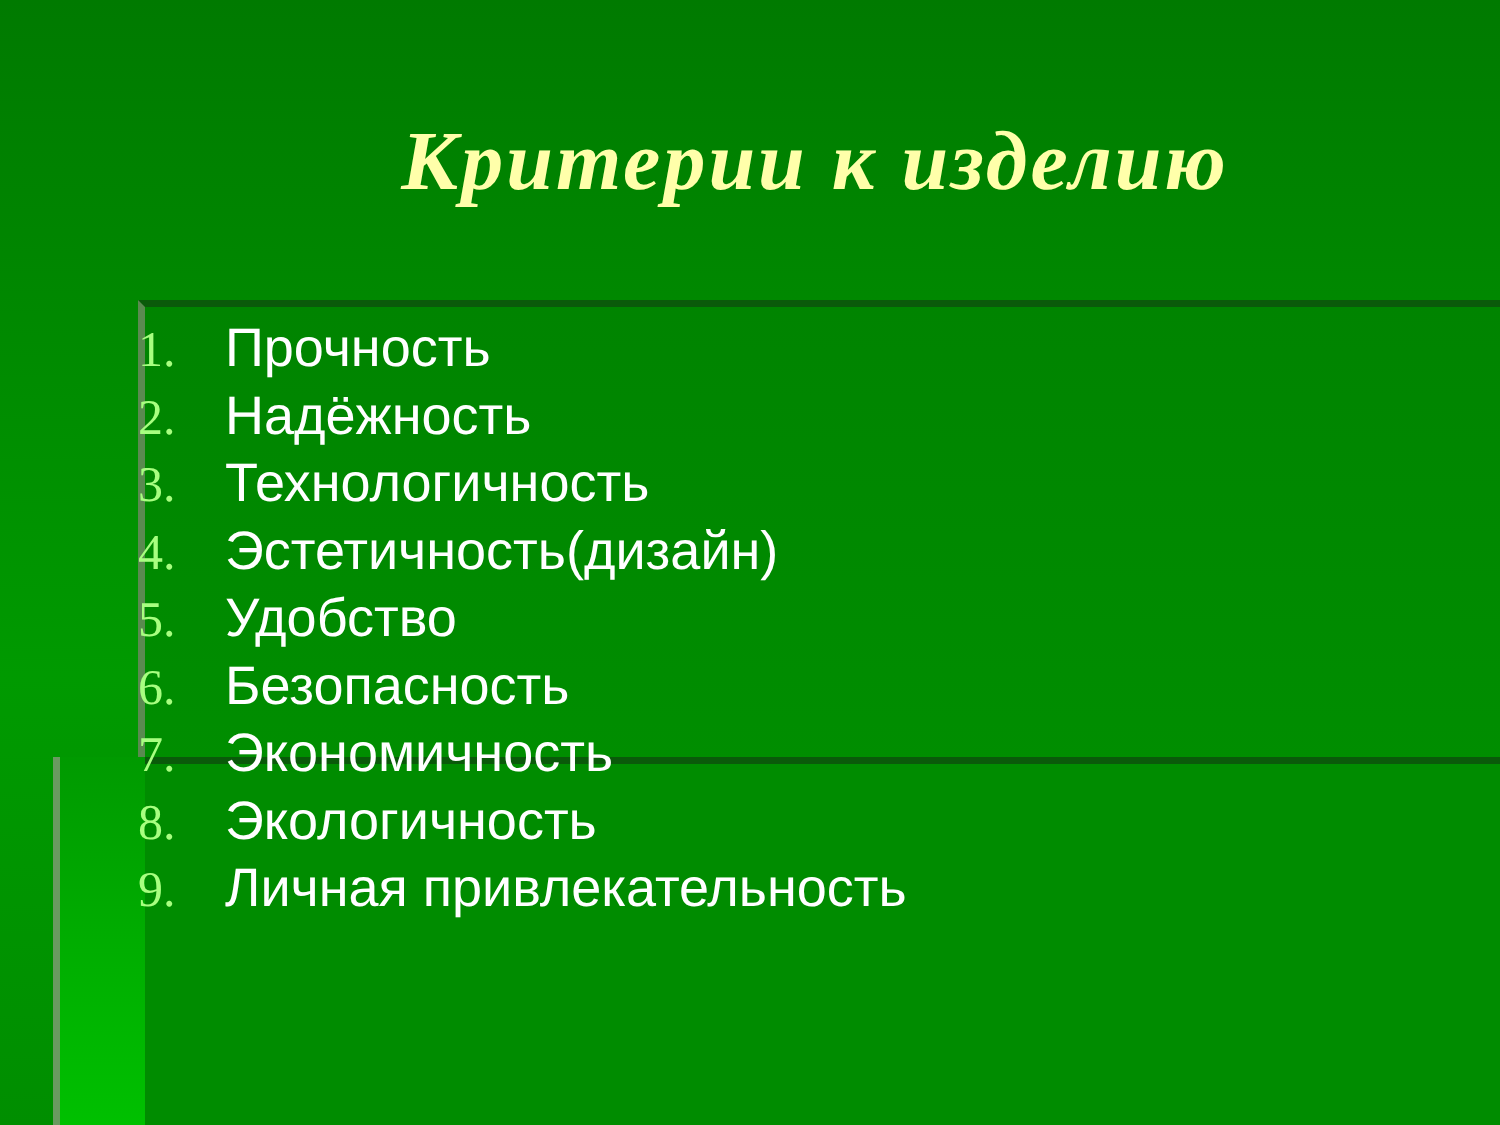Критерии к изделию
1. Прочность
2. Надёжность
3. Технологичность
4. Эстетичность(дизайн)
5. Удобство
6. Безопасность
7. Экономичность
8. Экологичность
9. Личная привлекательность